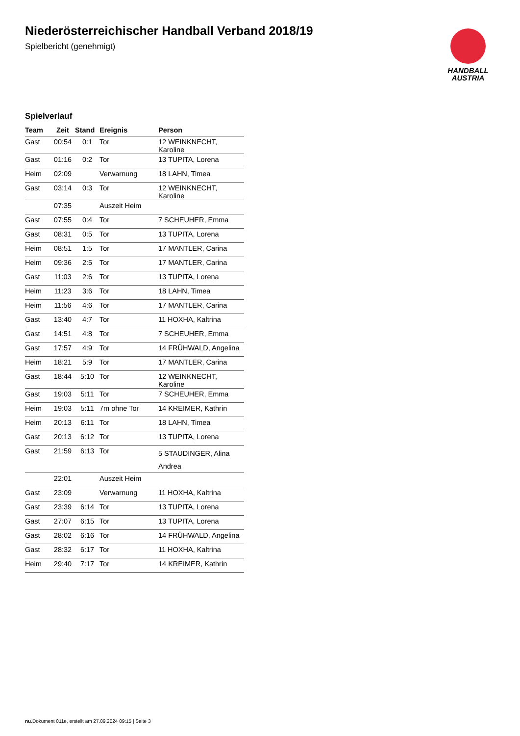HANDBALL
AUSTRIA
Niederösterreichischer Handball Verband 2018/19
Spielbericht (genehmigt)
Spielverlauf
| Team | Zeit | Stand | Ereignis | Person |
| --- | --- | --- | --- | --- |
| Gast | 00:54 | 0:1 | Tor | 12 WEINKNECHT, Karoline |
| Gast | 01:16 | 0:2 | Tor | 13 TUPITA, Lorena |
| Heim | 02:09 | | Verwarnung | 18 LAHN, Timea |
| Gast | 03:14 | 0:3 | Tor | 12 WEINKNECHT, Karoline |
| | 07:35 | | Auszeit Heim | |
| Gast | 07:55 | 0:4 | Tor | 7 SCHEUHER, Emma |
| Gast | 08:31 | 0:5 | Tor | 13 TUPITA, Lorena |
| Heim | 08:51 | 1:5 | Tor | 17 MANTLER, Carina |
| Heim | 09:36 | 2:5 | Tor | 17 MANTLER, Carina |
| Gast | 11:03 | 2:6 | Tor | 13 TUPITA, Lorena |
| Heim | 11:23 | 3:6 | Tor | 18 LAHN, Timea |
| Heim | 11:56 | 4:6 | Tor | 17 MANTLER, Carina |
| Gast | 13:40 | 4:7 | Tor | 11 HOXHA, Kaltrina |
| Gast | 14:51 | 4:8 | Tor | 7 SCHEUHER, Emma |
| Gast | 17:57 | 4:9 | Tor | 14 FRÜHWALD, Angelina |
| Heim | 18:21 | 5:9 | Tor | 17 MANTLER, Carina |
| Gast | 18:44 | 5:10 | Tor | 12 WEINKNECHT, Karoline |
| Gast | 19:03 | 5:11 | Tor | 7 SCHEUHER, Emma |
| Heim | 19:03 | 5:11 | 7m ohne Tor | 14 KREIMER, Kathrin |
| Heim | 20:13 | 6:11 | Tor | 18 LAHN, Timea |
| Gast | 20:13 | 6:12 | Tor | 13 TUPITA, Lorena |
| Gast | 21:59 | 6:13 | Tor | 5 STAUDINGER, Alina Andrea |
| | 22:01 | | Auszeit Heim | |
| Gast | 23:09 | | Verwarnung | 11 HOXHA, Kaltrina |
| Gast | 23:39 | 6:14 | Tor | 13 TUPITA, Lorena |
| Gast | 27:07 | 6:15 | Tor | 13 TUPITA, Lorena |
| Gast | 28:02 | 6:16 | Tor | 14 FRÜHWALD, Angelina |
| Gast | 28:32 | 6:17 | Tor | 11 HOXHA, Kaltrina |
| Heim | 29:40 | 7:17 | Tor | 14 KREIMER, Kathrin |
nu.Dokument 011e, erstellt am 27.09.2024 09:15 | Seite 3